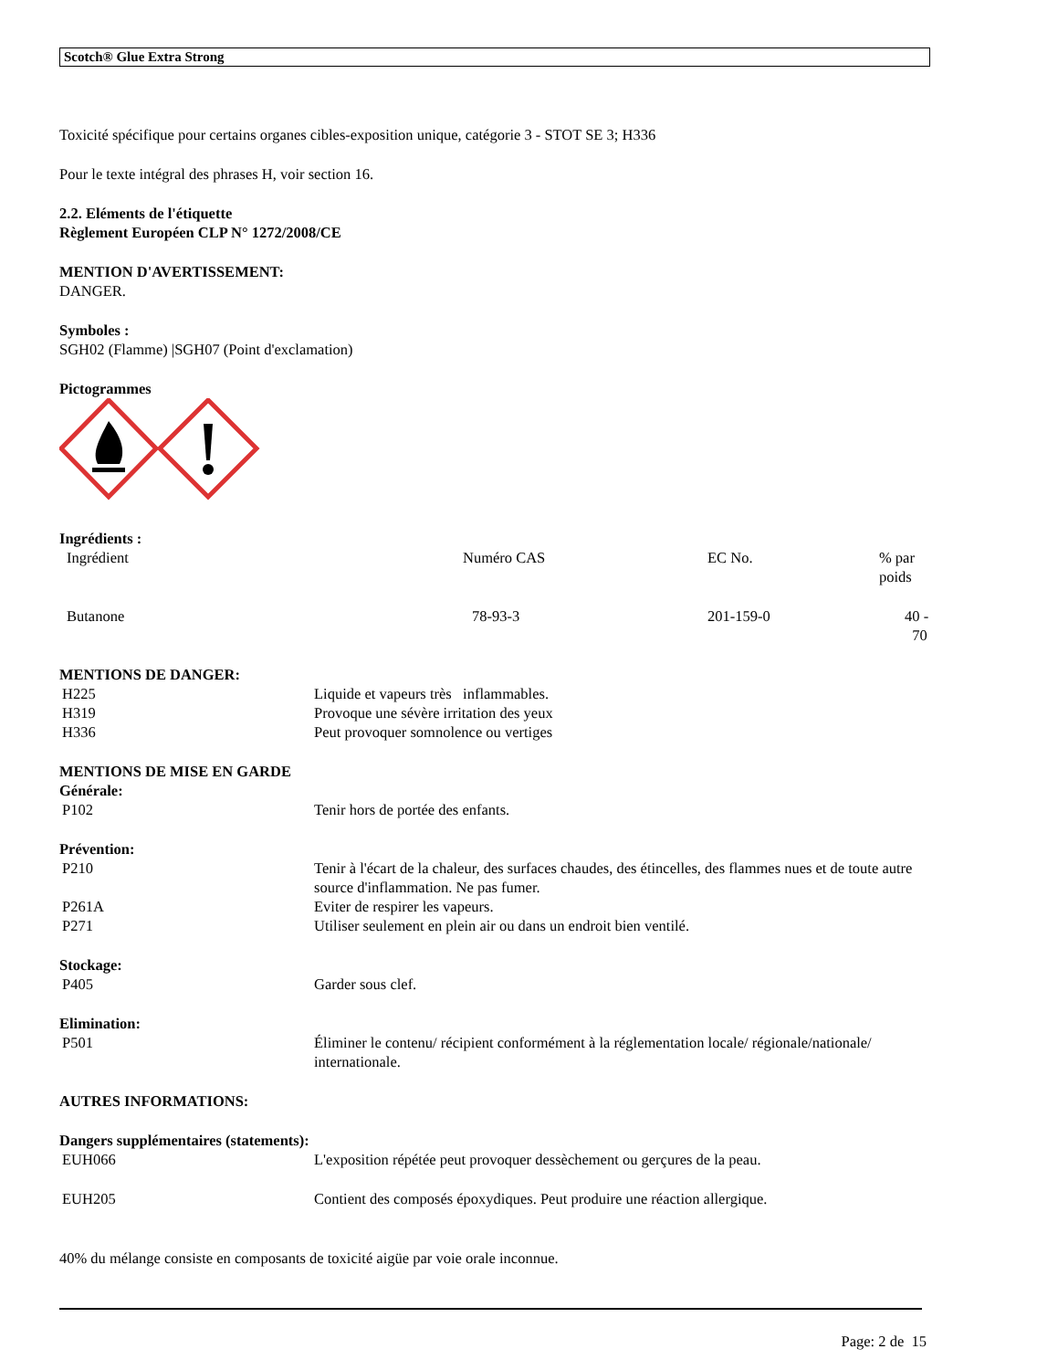Scotch® Glue Extra Strong
Toxicité spécifique pour certains organes cibles-exposition unique, catégorie 3 - STOT SE 3; H336
Pour le texte intégral des phrases H, voir section 16.
2.2. Eléments de l'étiquette
Règlement Européen CLP N° 1272/2008/CE
MENTION D'AVERTISSEMENT:
DANGER.
Symboles :
SGH02 (Flamme) |SGH07 (Point d'exclamation)
Pictogrammes
Ingrédients :
| Ingrédient | Numéro CAS | EC No. | % par poids |
| Butanone | 78-93-3 | 201-159-0 | 40 - 70 |
MENTIONS DE DANGER:
| H225 | Liquide et vapeurs très inflammables. |
| H319 | Provoque une sévère irritation des yeux |
| H336 | Peut provoquer somnolence ou vertiges |
MENTIONS DE MISE EN GARDE
Générale:
| P102 | Tenir hors de portée des enfants. |
Prévention:
| P210 | Tenir à l'écart de la chaleur, des surfaces chaudes, des étincelles, des flammes nues et de toute autre source d'inflammation. Ne pas fumer. |
| P261A | Eviter de respirer les vapeurs. |
| P271 | Utiliser seulement en plein air ou dans un endroit bien ventilé. |
Stockage:
| P405 | Garder sous clef. |
Elimination:
| P501 | Éliminer le contenu/ récipient conformément à la réglementation locale/ régionale/nationale/ internationale. |
AUTRES INFORMATIONS:
Dangers supplémentaires (statements):
| EUH066 | L'exposition répétée peut provoquer dessèchement ou gerçures de la peau. |
| EUH205 | Contient des composés époxydiques. Peut produire une réaction allergique. |
40% du mélange consiste en composants de toxicité aigüe par voie orale inconnue.
Page: 2 de 15